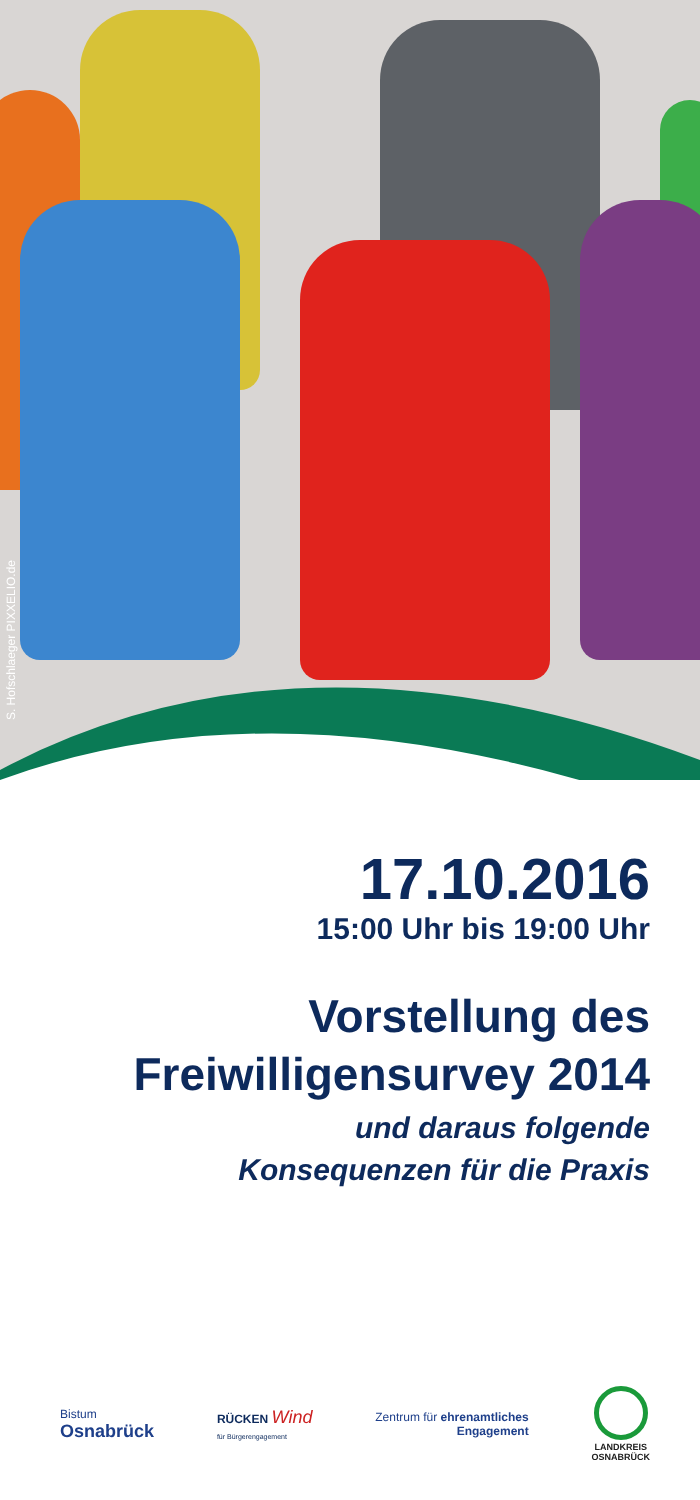S. Hofschlaeger PIXXELIO.de
17.10.2016
15:00 Uhr bis 19:00 Uhr
Vorstellung des
Freiwilligensurvey 2014
und daraus folgende
Konsequenzen für die Praxis
Bistum
Osnabrück
RÜCKEN Wind
für Bürgerengagement
Zentrum für ehrenamtliches
Engagement
LANDKREIS
OSNABRÜCK